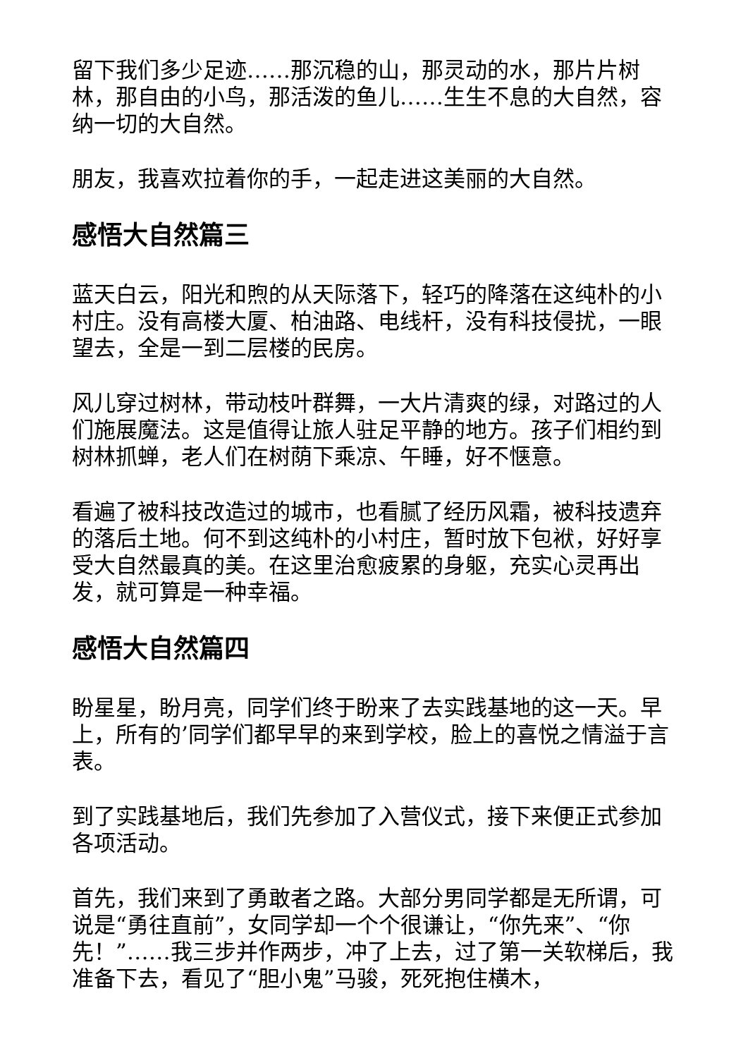留下我们多少足迹……那沉稳的山，那灵动的水，那片片树林，那自由的小鸟，那活泼的鱼儿……生生不息的大自然，容纳一切的大自然。
朋友，我喜欢拉着你的手，一起走进这美丽的大自然。
感悟大自然篇三
蓝天白云，阳光和煦的从天际落下，轻巧的降落在这纯朴的小村庄。没有高楼大厦、柏油路、电线杆，没有科技侵扰，一眼望去，全是一到二层楼的民房。
风儿穿过树林，带动枝叶群舞，一大片清爽的绿，对路过的人们施展魔法。这是值得让旅人驻足平静的地方。孩子们相约到树林抓蝉，老人们在树荫下乘凉、午睡，好不惬意。
看遍了被科技改造过的城市，也看腻了经历风霜，被科技遗弃的落后土地。何不到这纯朴的小村庄，暂时放下包袱，好好享受大自然最真的美。在这里治愈疲累的身躯，充实心灵再出发，就可算是一种幸福。
感悟大自然篇四
盼星星，盼月亮，同学们终于盼来了去实践基地的这一天。早上，所有的’同学们都早早的来到学校，脸上的喜悦之情溢于言表。
到了实践基地后，我们先参加了入营仪式，接下来便正式参加各项活动。
首先，我们来到了勇敢者之路。大部分男同学都是无所谓，可说是“勇往直前”，女同学却一个个很谦让，“你先来”、“你先！”……我三步并作两步，冲了上去，过了第一关软梯后，我准备下去，看见了“胆小鬼”马骏，死死抱住横木，